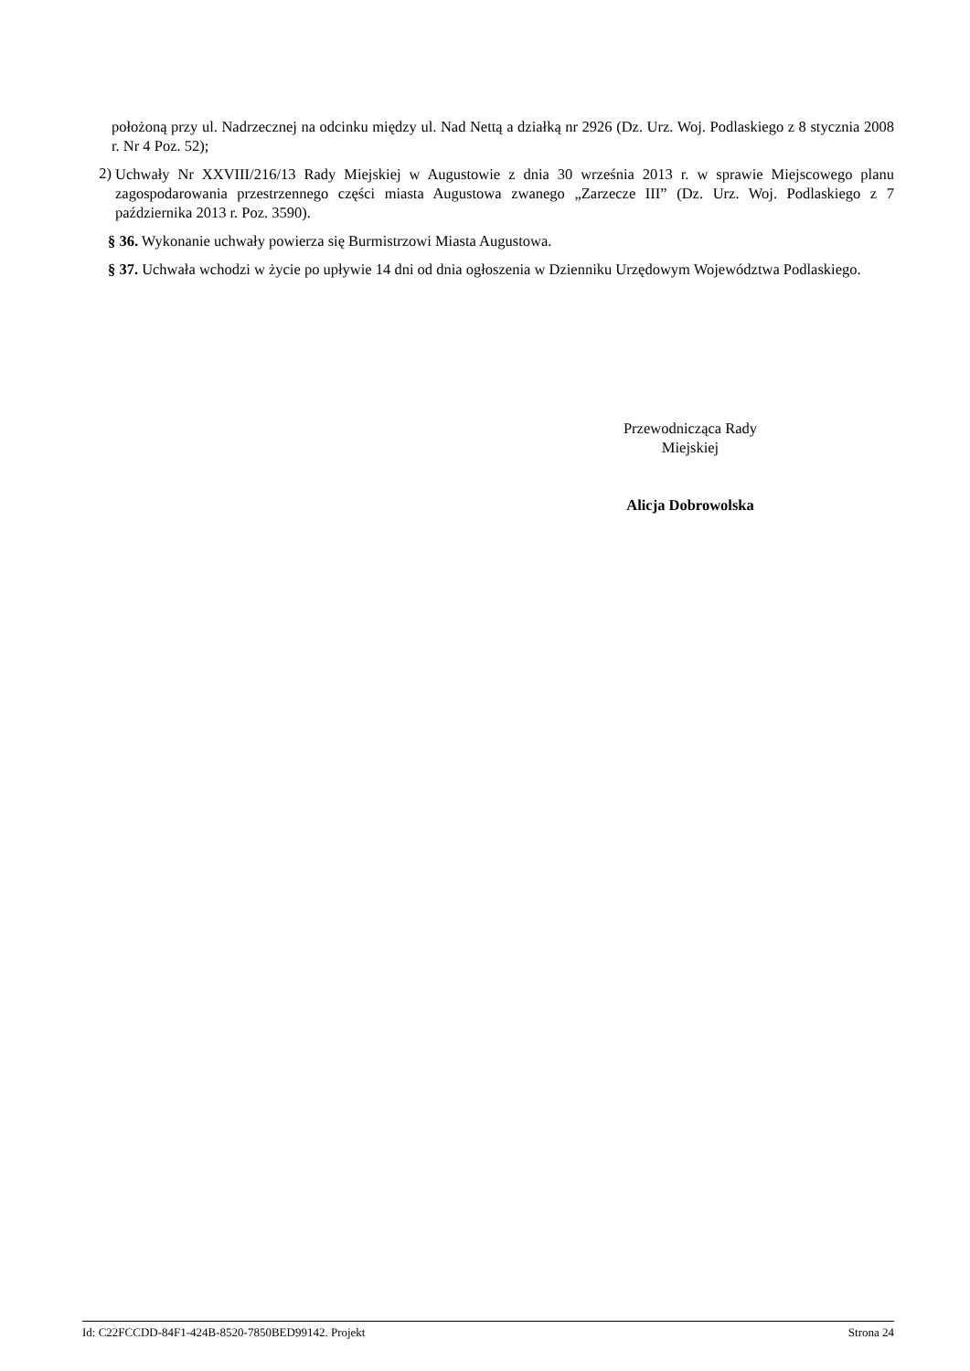położoną przy ul. Nadrzecznej na odcinku między ul. Nad Nettą a działką nr 2926 (Dz. Urz. Woj. Podlaskiego z 8 stycznia 2008 r. Nr 4 Poz. 52);
2)
Uchwały Nr XXVIII/216/13 Rady Miejskiej w Augustowie z dnia 30 września 2013 r. w sprawie Miejscowego planu zagospodarowania przestrzennego części miasta Augustowa zwanego „Zarzecze III” (Dz. Urz. Woj. Podlaskiego z 7 października 2013 r. Poz. 3590).
§ 36. Wykonanie uchwały powierza się Burmistrzowi Miasta Augustowa.
§ 37. Uchwała wchodzi w życie po upływie 14 dni od dnia ogłoszenia w Dzienniku Urzędowym Województwa Podlaskiego.
Przewodnicząca Rady
Miejskiej
Alicja Dobrowolska
Id: C22FCCDD-84F1-424B-8520-7850BED99142. Projekt Strona 24